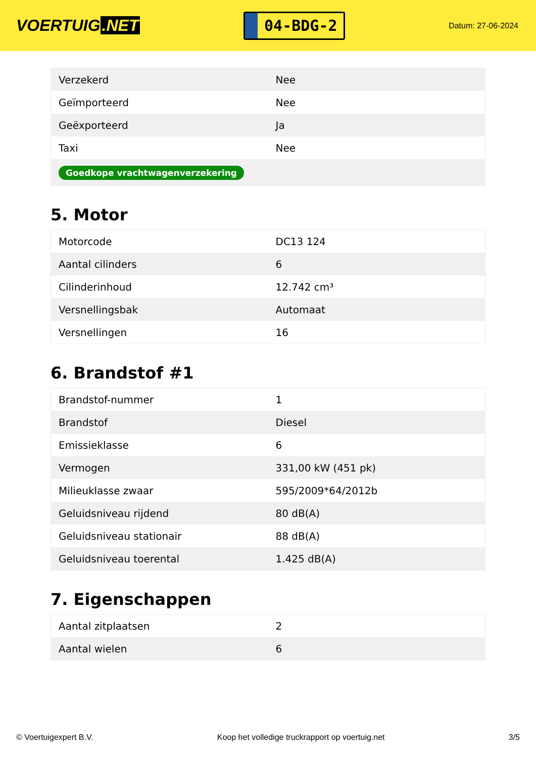VOERTUIG.NET
04-BDG-2
Datum: 27-06-2024
| Verzekerd | Nee |
| Geïmporteerd | Nee |
| Geëxporteerd | Ja |
| Taxi | Nee |
| Goedkope vrachtwagenverzekering | |
5. Motor
| Motorcode | DC13 124 |
| Aantal cilinders | 6 |
| Cilinderinhoud | 12.742 cm³ |
| Versnellingsbak | Automaat |
| Versnellingen | 16 |
6. Brandstof #1
| Brandstof-nummer | 1 |
| Brandstof | Diesel |
| Emissieklasse | 6 |
| Vermogen | 331,00 kW (451 pk) |
| Milieuklasse zwaar | 595/2009*64/2012b |
| Geluidsniveau rijdend | 80 dB(A) |
| Geluidsniveau stationair | 88 dB(A) |
| Geluidsniveau toerental | 1.425 dB(A) |
7. Eigenschappen
| Aantal zitplaatsen | 2 |
| Aantal wielen | 6 |
© Voertuigexpert B.V. Koop het volledige truckrapport op voertuig.net 3/5